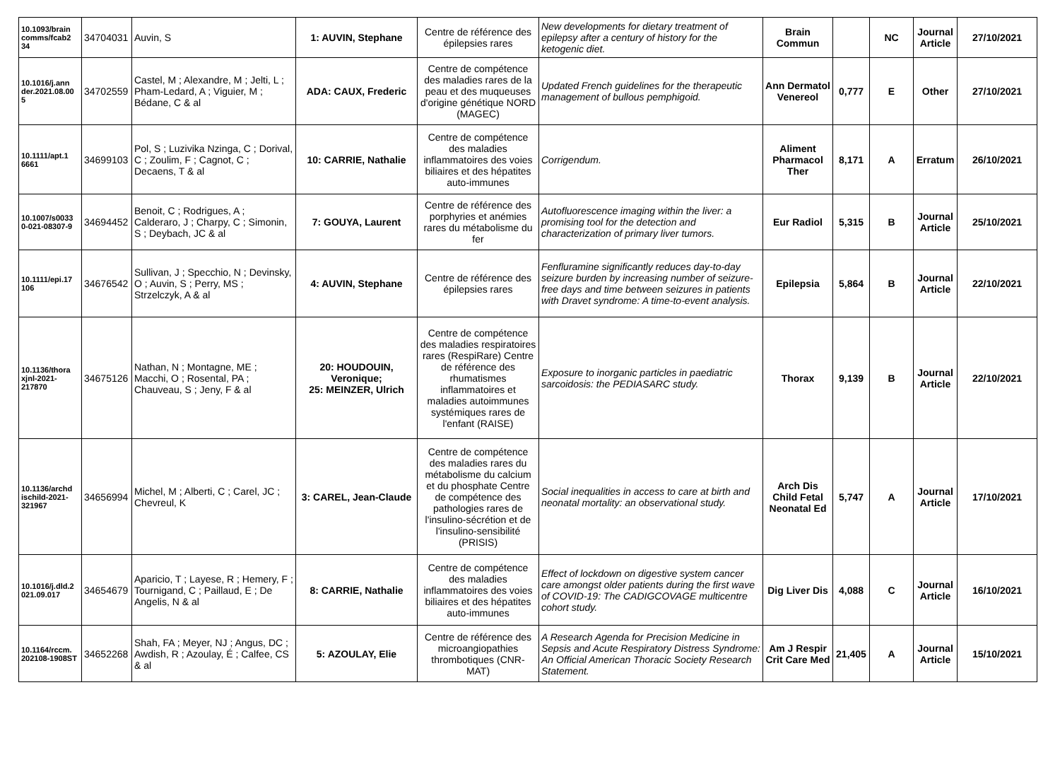| 10.1093/brain comms/fcab2 34 | 34704031 | Auvin, S | 1: AUVIN, Stephane | Centre de référence des épilepsies rares | New developments for dietary treatment of epilepsy after a century of history for the ketogenic diet. | Brain Commun | | NC | Journal Article | 27/10/2021 |
| 10.1016/j.ann der.2021.08.00 5 | 34702559 | Castel, M ; Alexandre, M ; Jelti, L ; Pham-Ledard, A ; Viguier, M ; Bédane, C & al | ADA: CAUX, Frederic | Centre de compétence des maladies rares de la peau et des muqueuses d'origine génétique NORD (MAGEC) | Updated French guidelines for the therapeutic management of bullous pemphigoid. | Ann Dermatol Venereol | 0,777 | E | Other | 27/10/2021 |
| 10.1111/apt.1 6661 | 34699103 | Pol, S ; Luzivika Nzinga, C ; Dorival, C ; Zoulim, F ; Cagnot, C ; Decaens, T & al | 10: CARRIE, Nathalie | Centre de compétence des maladies inflammatoires des voies biliaires et des hépatites auto-immunes | Corrigendum. | Aliment Pharmacol Ther | 8,171 | A | Erratum | 26/10/2021 |
| 10.1007/s0033 0-021-08307-9 | 34694452 | Benoit, C ; Rodrigues, A ; Calderaro, J ; Charpy, C ; Simonin, S ; Deybach, JC & al | 7: GOUYA, Laurent | Centre de référence des porphyries et anémies rares du métabolisme du fer | Autofluorescence imaging within the liver: a promising tool for the detection and characterization of primary liver tumors. | Eur Radiol | 5,315 | B | Journal Article | 25/10/2021 |
| 10.1111/epi.17 106 | 34676542 | Sullivan, J ; Specchio, N ; Devinsky, O ; Auvin, S ; Perry, MS ; Strzelczyk, A & al | 4: AUVIN, Stephane | Centre de référence des épilepsies rares | Fenfluramine significantly reduces day-to-day seizure burden by increasing number of seizure-free days and time between seizures in patients with Dravet syndrome: A time-to-event analysis. | Epilepsia | 5,864 | B | Journal Article | 22/10/2021 |
| 10.1136/thora xjnl-2021-217870 | 34675126 | Nathan, N ; Montagne, ME ; Macchi, O ; Rosental, PA ; Chauveau, S ; Jeny, F & al | 20: HOUDOUIN, Veronique; 25: MEINZER, Ulrich | Centre de compétence des maladies respiratoires rares (RespiRare) Centre de référence des rhumatismes inflammatoires et maladies autoimmunes systémiques rares de l'enfant (RAISE) | Exposure to inorganic particles in paediatric sarcoidosis: the PEDIASARC study. | Thorax | 9,139 | B | Journal Article | 22/10/2021 |
| 10.1136/archd ischild-2021-321967 | 34656994 | Michel, M ; Alberti, C ; Carel, JC ; Chevreul, K | 3: CAREL, Jean-Claude | Centre de compétence des maladies rares du métabolisme du calcium et du phosphate Centre de compétence des pathologies rares de l'insulino-sécrétion et de l'insulino-sensibilité (PRISIS) | Social inequalities in access to care at birth and neonatal mortality: an observational study. | Arch Dis Child Fetal Neonatal Ed | 5,747 | A | Journal Article | 17/10/2021 |
| 10.1016/j.dld.2 021.09.017 | 34654679 | Aparicio, T ; Layese, R ; Hemery, F ; Tournigand, C ; Paillaud, E ; De Angelis, N & al | 8: CARRIE, Nathalie | Centre de compétence des maladies inflammatoires des voies biliaires et des hépatites auto-immunes | Effect of lockdown on digestive system cancer care amongst older patients during the first wave of COVID-19: The CADIGCOVAGE multicentre cohort study. | Dig Liver Dis | 4,088 | C | Journal Article | 16/10/2021 |
| 10.1164/rccm. 202108-1908ST | 34652268 | Shah, FA ; Meyer, NJ ; Angus, DC ; Awdish, R ; Azoulay, É ; Calfee, CS & al | 5: AZOULAY, Elie | Centre de référence des microangiopathies thrombotiques (CNR-MAT) | A Research Agenda for Precision Medicine in Sepsis and Acute Respiratory Distress Syndrome: An Official American Thoracic Society Research Statement. | Am J Respir Crit Care Med | 21,405 | A | Journal Article | 15/10/2021 |